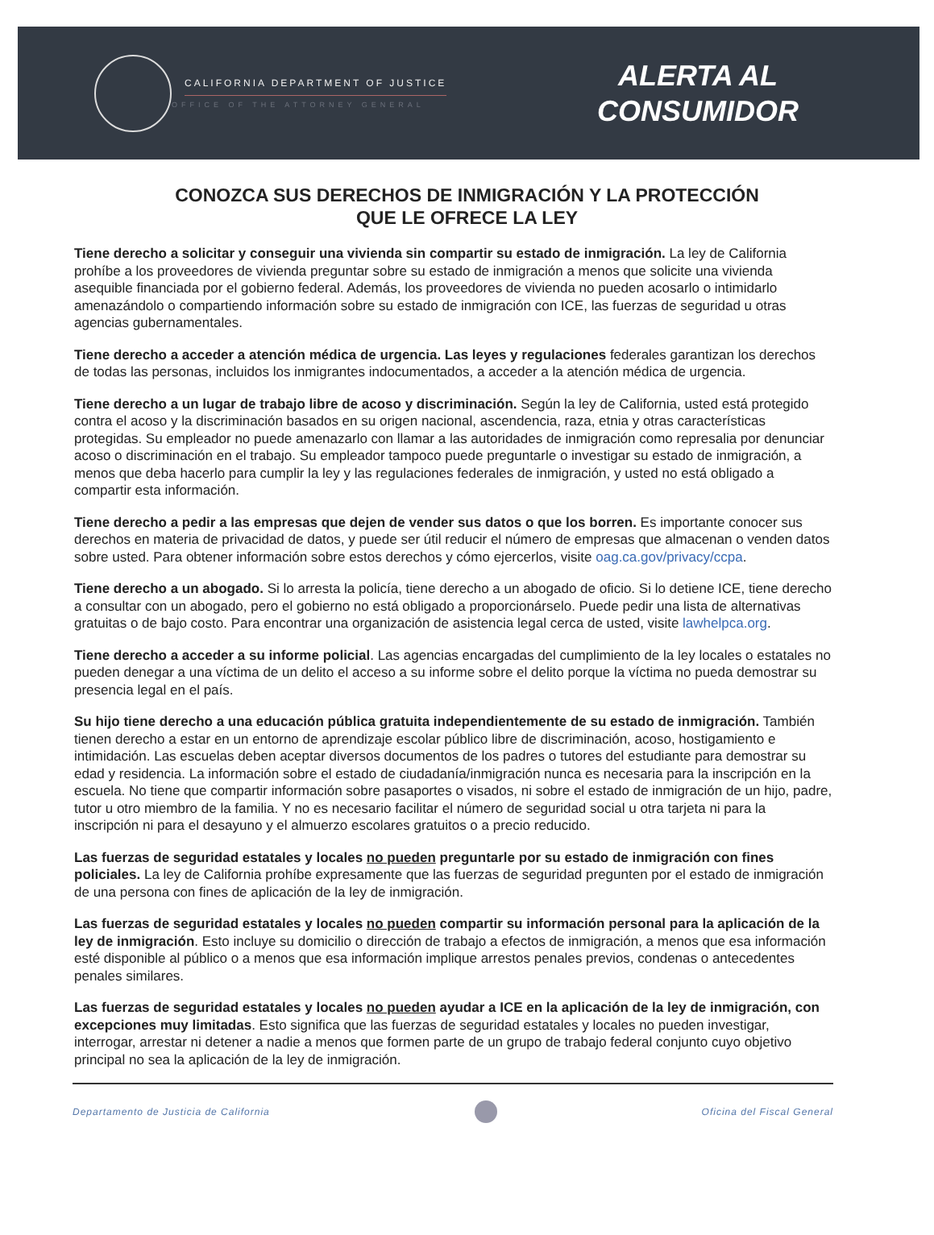CALIFORNIA DEPARTMENT OF JUSTICE
OFFICE OF THE ATTORNEY GENERAL
ALERTA AL
CONSUMIDOR
CONOZCA SUS DERECHOS DE INMIGRACIÓN Y LA PROTECCIÓN
QUE LE OFRECE LA LEY
Tiene derecho a solicitar y conseguir una vivienda sin compartir su estado de inmigración. La ley de California prohíbe a los proveedores de vivienda preguntar sobre su estado de inmigración a menos que solicite una vivienda asequible financiada por el gobierno federal. Además, los proveedores de vivienda no pueden acosarlo o intimidarlo amenazándolo o compartiendo información sobre su estado de inmigración con ICE, las fuerzas de seguridad u otras agencias gubernamentales.
Tiene derecho a acceder a atención médica de urgencia. Las leyes y regulaciones federales garantizan los derechos de todas las personas, incluidos los inmigrantes indocumentados, a acceder a la atención médica de urgencia.
Tiene derecho a un lugar de trabajo libre de acoso y discriminación. Según la ley de California, usted está protegido contra el acoso y la discriminación basados en su origen nacional, ascendencia, raza, etnia y otras características protegidas. Su empleador no puede amenazarlo con llamar a las autoridades de inmigración como represalia por denunciar acoso o discriminación en el trabajo. Su empleador tampoco puede preguntarle o investigar su estado de inmigración, a menos que deba hacerlo para cumplir la ley y las regulaciones federales de inmigración, y usted no está obligado a compartir esta información.
Tiene derecho a pedir a las empresas que dejen de vender sus datos o que los borren. Es importante conocer sus derechos en materia de privacidad de datos, y puede ser útil reducir el número de empresas que almacenan o venden datos sobre usted. Para obtener información sobre estos derechos y cómo ejercerlos, visite oag.ca.gov/privacy/ccpa.
Tiene derecho a un abogado. Si lo arresta la policía, tiene derecho a un abogado de oficio. Si lo detiene ICE, tiene derecho a consultar con un abogado, pero el gobierno no está obligado a proporcionárselo. Puede pedir una lista de alternativas gratuitas o de bajo costo. Para encontrar una organización de asistencia legal cerca de usted, visite lawhelpca.org.
Tiene derecho a acceder a su informe policial. Las agencias encargadas del cumplimiento de la ley locales o estatales no pueden denegar a una víctima de un delito el acceso a su informe sobre el delito porque la víctima no pueda demostrar su presencia legal en el país.
Su hijo tiene derecho a una educación pública gratuita independientemente de su estado de inmigración. También tienen derecho a estar en un entorno de aprendizaje escolar público libre de discriminación, acoso, hostigamiento e intimidación. Las escuelas deben aceptar diversos documentos de los padres o tutores del estudiante para demostrar su edad y residencia. La información sobre el estado de ciudadanía/inmigración nunca es necesaria para la inscripción en la escuela. No tiene que compartir información sobre pasaportes o visados, ni sobre el estado de inmigración de un hijo, padre, tutor u otro miembro de la familia. Y no es necesario facilitar el número de seguridad social u otra tarjeta ni para la inscripción ni para el desayuno y el almuerzo escolares gratuitos o a precio reducido.
Las fuerzas de seguridad estatales y locales no pueden preguntarle por su estado de inmigración con fines policiales. La ley de California prohíbe expresamente que las fuerzas de seguridad pregunten por el estado de inmigración de una persona con fines de aplicación de la ley de inmigración.
Las fuerzas de seguridad estatales y locales no pueden compartir su información personal para la aplicación de la ley de inmigración. Esto incluye su domicilio o dirección de trabajo a efectos de inmigración, a menos que esa información esté disponible al público o a menos que esa información implique arrestos penales previos, condenas o antecedentes penales similares.
Las fuerzas de seguridad estatales y locales no pueden ayudar a ICE en la aplicación de la ley de inmigración, con excepciones muy limitadas. Esto significa que las fuerzas de seguridad estatales y locales no pueden investigar, interrogar, arrestar ni detener a nadie a menos que formen parte de un grupo de trabajo federal conjunto cuyo objetivo principal no sea la aplicación de la ley de inmigración.
Departamento de Justicia de California
Oficina del Fiscal General